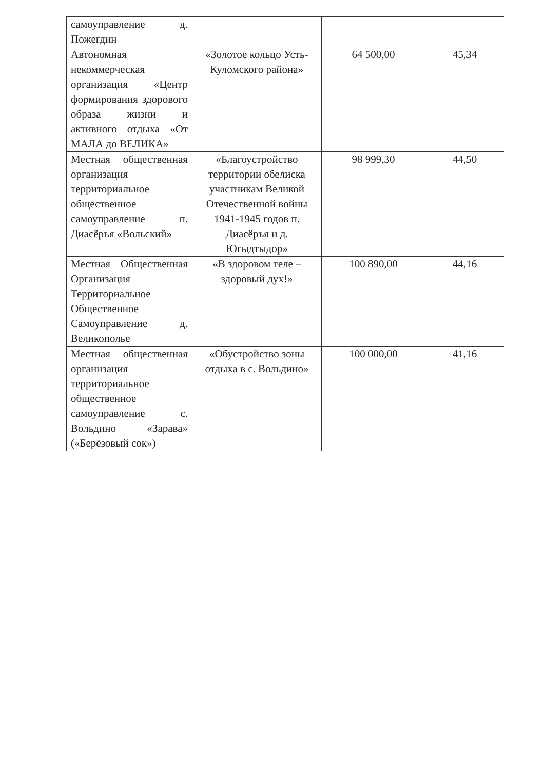| самоуправление д. Пожегдин | | | |
| Автономная некоммерческая организация «Центр формирования здорового образа жизни и активного отдыха «От МАЛА до ВЕЛИКА» | «Золотое кольцо Усть-Куломского района» | 64 500,00 | 45,34 |
| Местная общественная организация территориальное общественное самоуправление п. Диасёръя «Вольский» | «Благоустройство территории обелиска участникам Великой Отечественной войны 1941-1945 годов п. Диасёръя и д. Югыдтыдор» | 98 999,30 | 44,50 |
| Местная Общественная Организация Территориальное Общественное Самоуправление д. Великополье | «В здоровом теле – здоровый дух!» | 100 890,00 | 44,16 |
| Местная общественная организация территориальное общественное самоуправление с. Вольдино «Зарава» («Берёзовый сок») | «Обустройство зоны отдыха в с. Вольдино» | 100 000,00 | 41,16 |